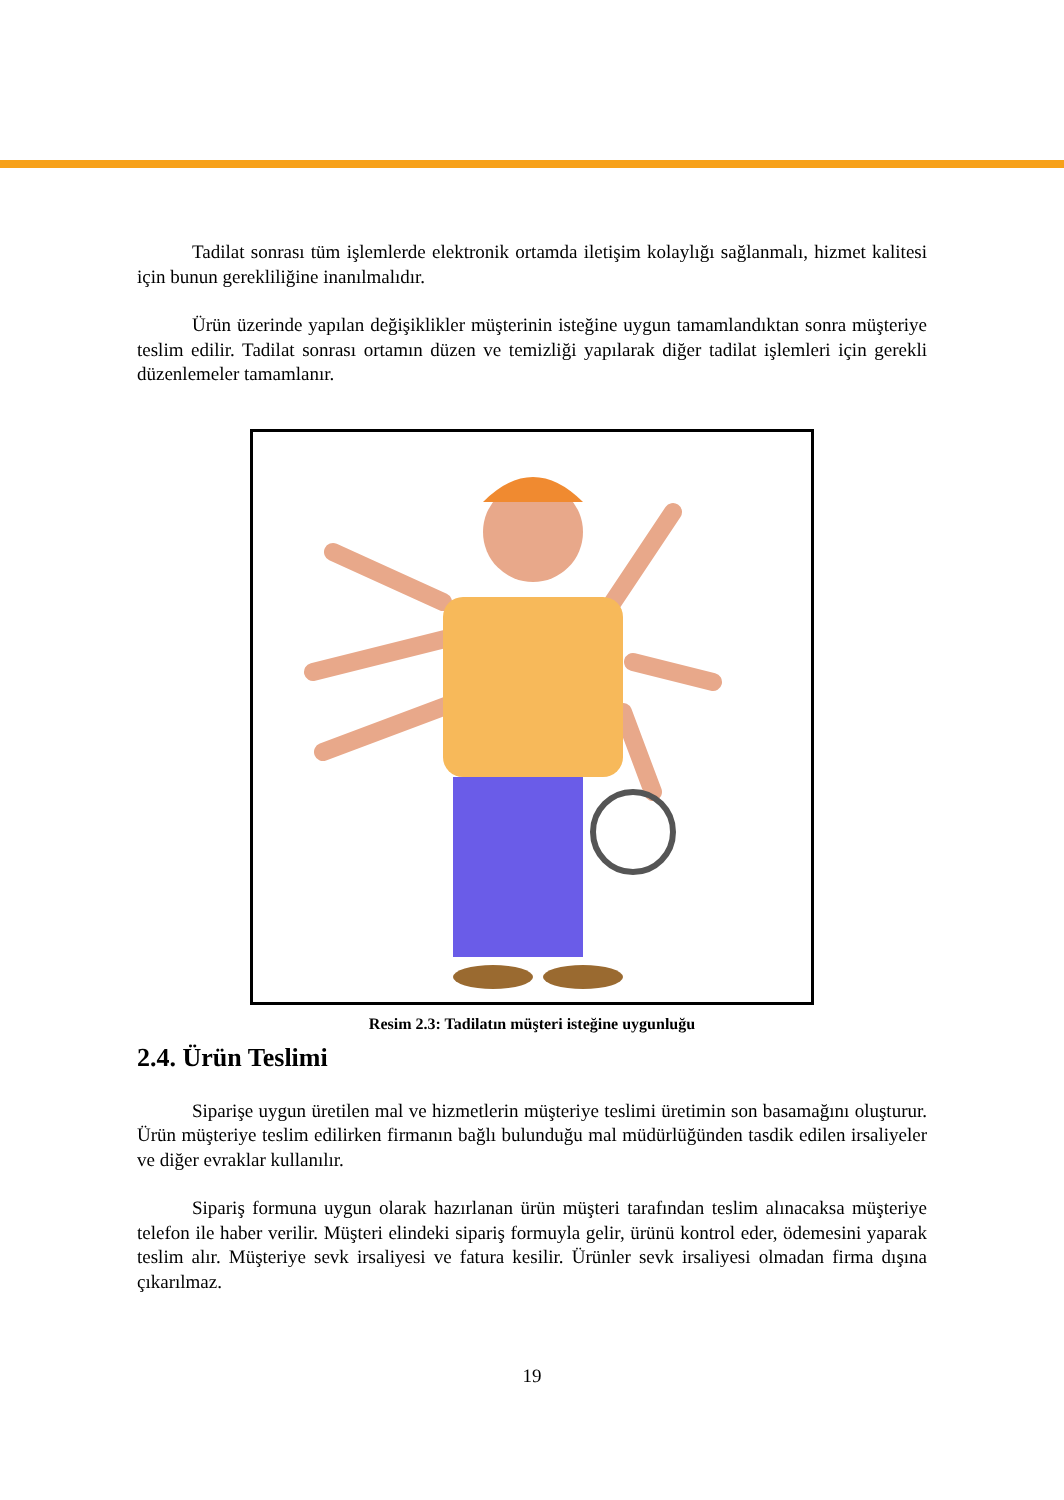Tadilat sonrası tüm işlemlerde elektronik ortamda iletişim kolaylığı sağlanmalı, hizmet kalitesi için bunun gerekliliğine inanılmalıdır.
Ürün üzerinde yapılan değişiklikler müşterinin isteğine uygun tamamlandıktan sonra müşteriye teslim edilir. Tadilat sonrası ortamın düzen ve temizliği yapılarak diğer tadilat işlemleri için gerekli düzenlemeler tamamlanır.
Resim 2.3: Tadilatın müşteri isteğine uygunluğu
2.4. Ürün Teslimi
Siparişe uygun üretilen mal ve hizmetlerin müşteriye teslimi üretimin son basamağını oluşturur. Ürün müşteriye teslim edilirken firmanın bağlı bulunduğu mal müdürlüğünden tasdik edilen irsaliyeler ve diğer evraklar kullanılır.
Sipariş formuna uygun olarak hazırlanan ürün müşteri tarafından teslim alınacaksa müşteriye telefon ile haber verilir. Müşteri elindeki sipariş formuyla gelir, ürünü kontrol eder, ödemesini yaparak teslim alır. Müşteriye sevk irsaliyesi ve fatura kesilir. Ürünler sevk irsaliyesi olmadan firma dışına çıkarılmaz.
19